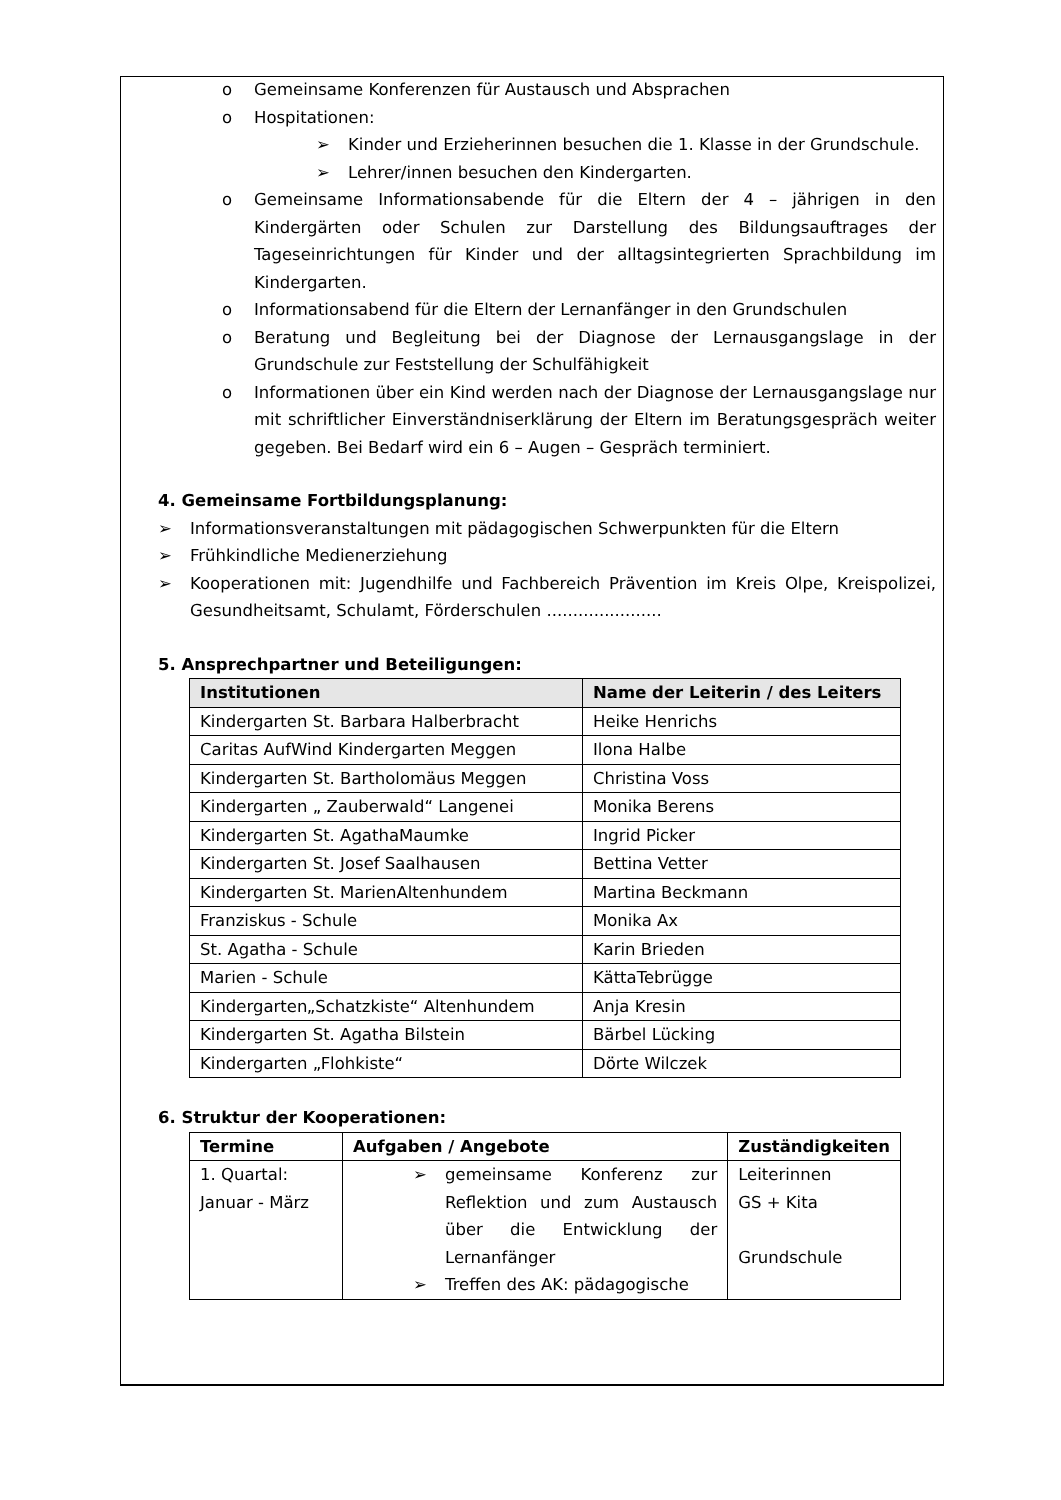o Gemeinsame Konferenzen für Austausch und Absprachen
o Hospitationen:
➢ Kinder und Erzieherinnen besuchen die 1. Klasse in der Grundschule.
➢ Lehrer/innen besuchen den Kindergarten.
o Gemeinsame Informationsabende für die Eltern der 4 – jährigen in den Kindergärten oder Schulen zur Darstellung des Bildungsauftrages der Tageseinrichtungen für Kinder und der alltagsintegrierten Sprachbildung im Kindergarten.
o Informationsabend für die Eltern der Lernanfänger in den Grundschulen
o Beratung und Begleitung bei der Diagnose der Lernausgangslage in der Grundschule zur Feststellung der Schulfähigkeit
o Informationen über ein Kind werden nach der Diagnose der Lernausgangslage nur mit schriftlicher Einverständniserklärung der Eltern im Beratungsgespräch weiter gegeben. Bei Bedarf wird ein 6 – Augen – Gespräch terminiert.
4. Gemeinsame Fortbildungsplanung:
➢ Informationsveranstaltungen mit pädagogischen Schwerpunkten für die Eltern
➢ Frühkindliche Medienerziehung
➢ Kooperationen mit: Jugendhilfe und Fachbereich Prävention im Kreis Olpe, Kreispolizei, Gesundheitsamt, Schulamt, Förderschulen ......................
5. Ansprechpartner und Beteiligungen:
| Institutionen | Name der Leiterin / des Leiters |
| --- | --- |
| Kindergarten St. Barbara Halberbracht | Heike Henrichs |
| Caritas AufWind Kindergarten Meggen | Ilona Halbe |
| Kindergarten St. Bartholomäus Meggen | Christina Voss |
| Kindergarten „ Zauberwald“ Langenei | Monika Berens |
| Kindergarten St. AgathaMaumke | Ingrid Picker |
| Kindergarten St. Josef Saalhausen | Bettina Vetter |
| Kindergarten St. MarienAltenhundem | Martina Beckmann |
| Franziskus - Schule | Monika Ax |
| St. Agatha - Schule | Karin Brieden |
| Marien - Schule | KättaTebrügge |
| Kindergarten„Schatzkiste“ Altenhundem | Anja Kresin |
| Kindergarten St. Agatha Bilstein | Bärbel Lücking |
| Kindergarten „Flohkiste“ | Dörte Wilczek |
6. Struktur der Kooperationen:
| Termine | Aufgaben / Angebote | Zuständigkeiten |
| --- | --- | --- |
| 1. Quartal: Januar - März | ➢ gemeinsame Konferenz zur Reflektion und zum Austausch über die Entwicklung der Lernanfänger ➢ Treffen des AK: pädagogische | Leiterinnen GS + Kita Grundschule |